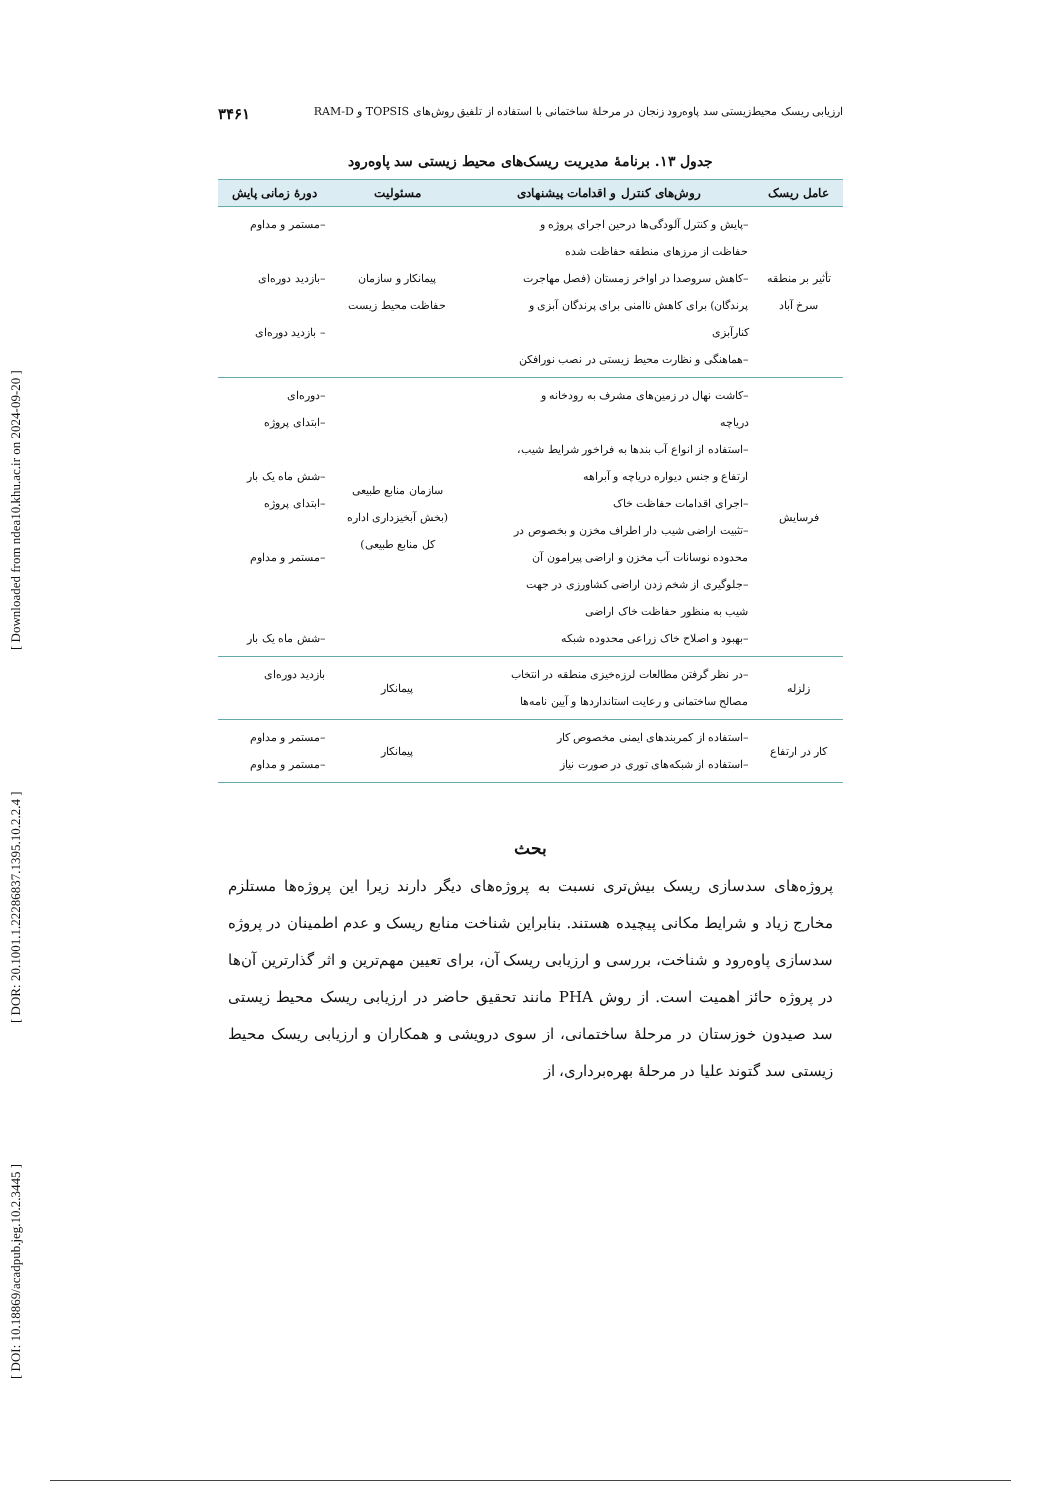[ DOI: 10.18869/acadpub.jeg.10.2.3445 ] [ DOR: 20.1001.1.22286837.1395.10.2.2.4 ] [ Downloaded from ndea10.khu.ac.ir on 2024-09-20 ]
ارزیابی ریسک محیط‌زیستی سد پاوه‌رود زنجان در مرحلهٔ ساختمانی با استفاده از تلفیق روش‌های TOPSIS و RAM-D ۳۴۶۱
جدول ۱۳. برنامهٔ مدیریت ریسک‌های محیط زیستی سد پاوه‌رود
| عامل ریسک | روش‌های کنترل و اقدامات پیشنهادی | مسئولیت | دورهٔ زمانی پایش |
| --- | --- | --- | --- |
| تأثیر بر منطقه سرخ آباد | –پایش و کنترل آلودگی‌ها درحین اجرای پروژه و حفاظت از مرزهای منطقه حفاظت شده –کاهش سروصدا در اواخر زمستان (فصل مهاجرت پرندگان) برای کاهش ناامنی برای پرندگان آبزی و کنارآبزی –هماهنگی و نظارت محیط زیستی در نصب نورافکن | پیمانکار و سازمان حفاظت محیط زیست | –مستمر و مداوم –بازدید دوره‌ای – بازدید دوره‌ای |
| فرسایش | –کاشت نهال در زمین‌های مشرف به رودخانه و دریاچه –استفاده از انواع آب بندها به فراخور شرایط شیب، ارتفاع و جنس دیواره دریاچه و آبراهه –اجرای اقدامات حفاظت خاک –تثبیت اراضی شیب دار اطراف مخزن و بخصوص در محدوده نوسانات آب مخزن و اراضی پیرامون آن –جلوگیری از شخم زدن اراضی کشاورزی در جهت شیب به منظور حفاظت خاک اراضی –بهبود و اصلاح خاک زراعی محدوده شبکه | سازمان منابع طبیعی (بخش آبخیزداری اداره کل منابع طبیعی) | –دوره‌ای –ابتدای پروژه –شش ماه یک بار –ابتدای پروژه –مستمر و مداوم –شش ماه یک بار |
| زلزله | –در نظر گرفتن مطالعات لرزه‌خیزی منطقه در انتخاب مصالح ساختمانی و رعایت استانداردها و آیین نامه‌ها | پیمانکار | بازدید دوره‌ای |
| کار در ارتفاع | –استفاده از کمربندهای ایمنی مخصوص کار –استفاده از شبکه‌های توری در صورت نیاز | پیمانکار | –مستمر و مداوم –مستمر و مداوم |
بحث
پروژه‌های سدسازی ریسک بیش‌تری نسبت به پروژه‌های دیگر دارند زیرا این پروژه‌ها مستلزم مخارج زیاد و شرایط مکانی پیچیده هستند. بنابراین شناخت منابع ریسک و عدم اطمینان در پروژه سدسازی پاوه‌رود و شناخت، بررسی و ارزیابی ریسک آن، برای تعیین مهم‌ترین و اثر گذارترین آن‌ها در پروژه حائز اهمیت است. از روش PHA مانند تحقیق حاضر در ارزیابی ریسک محیط زیستی سد صیدون خوزستان در مرحلهٔ ساختمانی، از سوی درویشی و همکاران و ارزیابی ریسک محیط زیستی سد گتوند علیا در مرحلهٔ بهره‌برداری، از